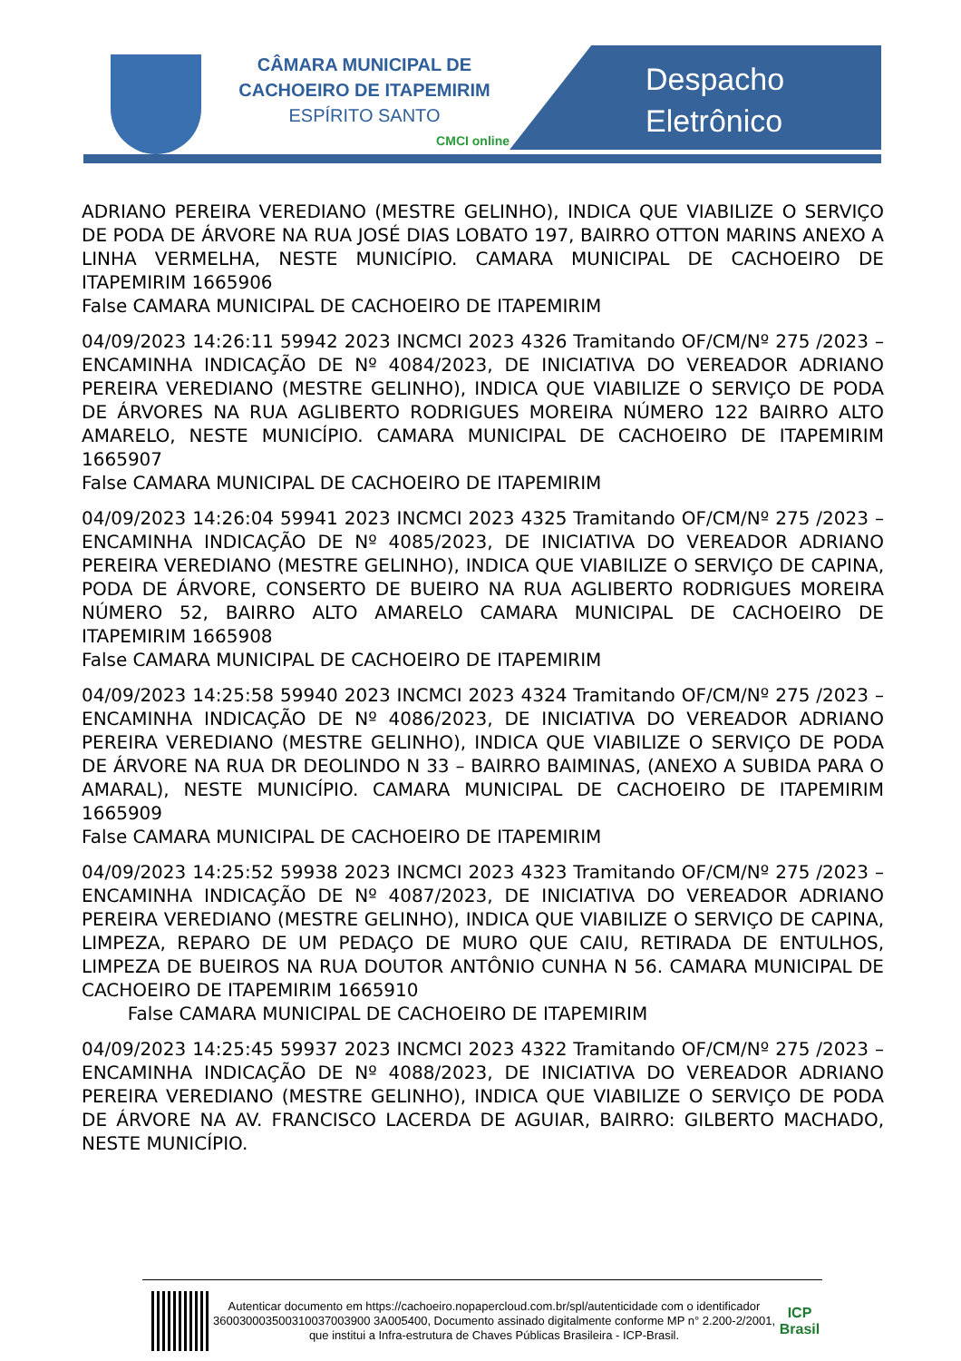CÂMARA MUNICIPAL DE
CACHOEIRO DE ITAPEMIRIM
ESPÍRITO SANTO
CMCI online
Despacho
Eletrônico
ADRIANO PEREIRA VEREDIANO (MESTRE GELINHO), INDICA QUE VIABILIZE O SERVIÇO DE PODA DE ÁRVORE NA RUA JOSÉ DIAS LOBATO 197, BAIRRO OTTON MARINS ANEXO A LINHA VERMELHA, NESTE MUNICÍPIO. CAMARA MUNICIPAL DE CACHOEIRO DE ITAPEMIRIM 1665906
False CAMARA MUNICIPAL DE CACHOEIRO DE ITAPEMIRIM
04/09/2023 14:26:11 59942 2023 INCMCI 2023 4326 Tramitando OF/CM/Nº 275 /2023 – ENCAMINHA INDICAÇÃO DE Nº 4084/2023, DE INICIATIVA DO VEREADOR ADRIANO PEREIRA VEREDIANO (MESTRE GELINHO), INDICA QUE VIABILIZE O SERVIÇO DE PODA DE ÁRVORES NA RUA AGLIBERTO RODRIGUES MOREIRA NÚMERO 122 BAIRRO ALTO AMARELO, NESTE MUNICÍPIO. CAMARA MUNICIPAL DE CACHOEIRO DE ITAPEMIRIM 1665907
False CAMARA MUNICIPAL DE CACHOEIRO DE ITAPEMIRIM
04/09/2023 14:26:04 59941 2023 INCMCI 2023 4325 Tramitando OF/CM/Nº 275 /2023 – ENCAMINHA INDICAÇÃO DE Nº 4085/2023, DE INICIATIVA DO VEREADOR ADRIANO PEREIRA VEREDIANO (MESTRE GELINHO), INDICA QUE VIABILIZE O SERVIÇO DE CAPINA, PODA DE ÁRVORE, CONSERTO DE BUEIRO NA RUA AGLIBERTO RODRIGUES MOREIRA NÚMERO 52, BAIRRO ALTO AMARELO CAMARA MUNICIPAL DE CACHOEIRO DE ITAPEMIRIM 1665908
False CAMARA MUNICIPAL DE CACHOEIRO DE ITAPEMIRIM
04/09/2023 14:25:58 59940 2023 INCMCI 2023 4324 Tramitando OF/CM/Nº 275 /2023 – ENCAMINHA INDICAÇÃO DE Nº 4086/2023, DE INICIATIVA DO VEREADOR ADRIANO PEREIRA VEREDIANO (MESTRE GELINHO), INDICA QUE VIABILIZE O SERVIÇO DE PODA DE ÁRVORE NA RUA DR DEOLINDO N 33 – BAIRRO BAIMINAS, (ANEXO A SUBIDA PARA O AMARAL), NESTE MUNICÍPIO. CAMARA MUNICIPAL DE CACHOEIRO DE ITAPEMIRIM 1665909
False CAMARA MUNICIPAL DE CACHOEIRO DE ITAPEMIRIM
04/09/2023 14:25:52 59938 2023 INCMCI 2023 4323 Tramitando OF/CM/Nº 275 /2023 – ENCAMINHA INDICAÇÃO DE Nº 4087/2023, DE INICIATIVA DO VEREADOR ADRIANO PEREIRA VEREDIANO (MESTRE GELINHO), INDICA QUE VIABILIZE O SERVIÇO DE CAPINA, LIMPEZA, REPARO DE UM PEDAÇO DE MURO QUE CAIU, RETIRADA DE ENTULHOS, LIMPEZA DE BUEIROS NA RUA DOUTOR ANTÔNIO CUNHA N 56. CAMARA MUNICIPAL DE CACHOEIRO DE ITAPEMIRIM 1665910
False CAMARA MUNICIPAL DE CACHOEIRO DE ITAPEMIRIM
04/09/2023 14:25:45 59937 2023 INCMCI 2023 4322 Tramitando OF/CM/Nº 275 /2023 – ENCAMINHA INDICAÇÃO DE Nº 4088/2023, DE INICIATIVA DO VEREADOR ADRIANO PEREIRA VEREDIANO (MESTRE GELINHO), INDICA QUE VIABILIZE O SERVIÇO DE PODA DE ÁRVORE NA AV. FRANCISCO LACERDA DE AGUIAR, BAIRRO: GILBERTO MACHADO, NESTE MUNICÍPIO.
Autenticar documento em https://cachoeiro.nopapercloud.com.br/spl/autenticidade com o identificador 360030003500310037003900 3A005400, Documento assinado digitalmente conforme MP n° 2.200-2/2001, que institui a Infra-estrutura de Chaves Públicas Brasileira - ICP-Brasil.
ICP Brasil